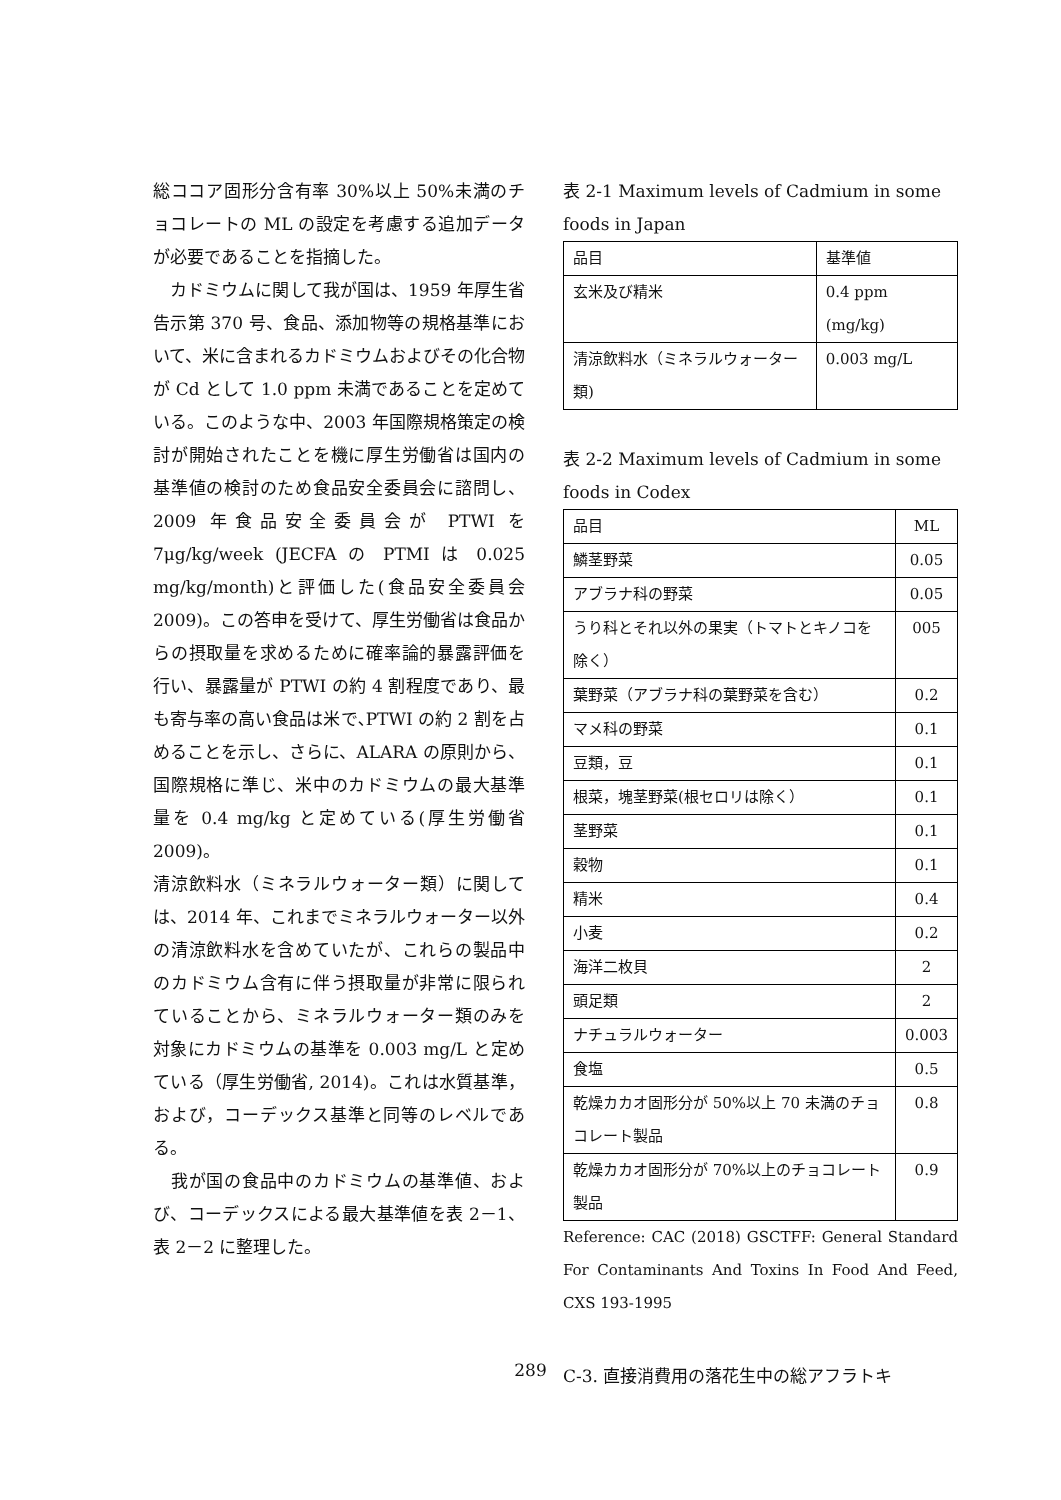総ココア固形分含有率 30%以上 50%未満のチョコレートの ML の設定を考慮する追加データが必要であることを指摘した。
　カドミウムに関して我が国は、1959 年厚生省告示第 370 号、食品、添加物等の規格基準において、米に含まれるカドミウムおよびその化合物が Cd として 1.0 ppm 未満であることを定めている。このような中、2003 年国際規格策定の検討が開始されたことを機に厚生労働省は国内の基準値の検討のため食品安全委員会に諮問し、2009 年食品安全委員会が PTWI を 7μg/kg/week (JECFA の PTMI は 0.025 mg/kg/month)と評価した(食品安全委員会 2009)。この答申を受けて、厚生労働省は食品からの摂取量を求めるために確率論的暴露評価を行い、暴露量が PTWI の約 4 割程度であり、最も寄与率の高い食品は米で､PTWI の約 2 割を占めることを示し、さらに、ALARA の原則から、国際規格に準じ、米中のカドミウムの最大基準量を 0.4 mg/kg と定めている(厚生労働省 2009)。
清涼飲料水（ミネラルウォーター類）に関しては、2014 年、これまでミネラルウォーター以外の清涼飲料水を含めていたが、これらの製品中のカドミウム含有に伴う摂取量が非常に限られていることから、ミネラルウォーター類のみを対象にカドミウムの基準を 0.003 mg/L と定めている（厚生労働省, 2014)。これは水質基準，および，コーデックス基準と同等のレベルである。
　我が国の食品中のカドミウムの基準値、および、コーデックスによる最大基準値を表 2－1、表 2－2 に整理した。
表 2-1 Maximum levels of Cadmium in some foods in Japan
| 品目 | 基準値 |
| --- | --- |
| 玄米及び精米 | 0.4 ppm (mg/kg) |
| 清涼飲料水（ミネラルウォーター類) | 0.003 mg/L |
表 2-2 Maximum levels of Cadmium in some foods in Codex
| 品目 | ML |
| --- | --- |
| 鱗茎野菜 | 0.05 |
| アブラナ科の野菜 | 0.05 |
| うり科とそれ以外の果実（トマトとキノコを除く） | 005 |
| 葉野菜（アブラナ科の葉野菜を含む） | 0.2 |
| マメ科の野菜 | 0.1 |
| 豆類，豆 | 0.1 |
| 根菜，塊茎野菜(根セロリは除く） | 0.1 |
| 茎野菜 | 0.1 |
| 穀物 | 0.1 |
| 精米 | 0.4 |
| 小麦 | 0.2 |
| 海洋二枚貝 | 2 |
| 頭足類 | 2 |
| ナチュラルウォーター | 0.003 |
| 食塩 | 0.5 |
| 乾燥カカオ固形分が 50%以上 70 未満のチョコレート製品 | 0.8 |
| 乾燥カカオ固形分が 70%以上のチョコレート製品 | 0.9 |
Reference: CAC (2018) GSCTFF: General Standard For Contaminants And Toxins In Food And Feed, CXS 193-1995
C-3. 直接消費用の落花生中の総アフラトキ
289